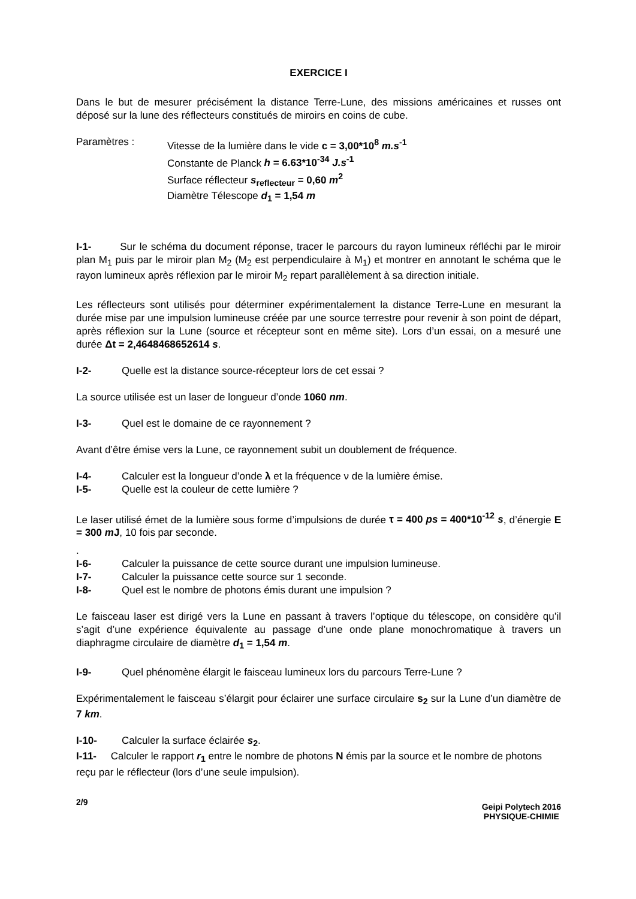EXERCICE I
Dans le but de mesurer précisément la distance Terre-Lune, des missions américaines et russes ont déposé sur la lune des réflecteurs constitués de miroirs en coins de cube.
Paramètres : Vitesse de la lumière dans le vide c = 3,00*10<sup>8</sup> m.s<sup>-1</sup>
Constante de Planck h = 6.63*10<sup>-34</sup> J.s<sup>-1</sup>
Surface réflecteur s<sub>reflecteur</sub> = 0,60 m<sup>2</sup>
Diamètre Télescope d<sub>1</sub> = 1,54 m
I-1- Sur le schéma du document réponse, tracer le parcours du rayon lumineux réfléchi par le miroir plan M<sub>1</sub> puis par le miroir plan M<sub>2</sub> (M<sub>2</sub> est perpendiculaire à M<sub>1</sub>) et montrer en annotant le schéma que le rayon lumineux après réflexion par le miroir M<sub>2</sub> repart parallèlement à sa direction initiale.
Les réflecteurs sont utilisés pour déterminer expérimentalement la distance Terre-Lune en mesurant la durée mise par une impulsion lumineuse créée par une source terrestre pour revenir à son point de départ, après réflexion sur la Lune (source et récepteur sont en même site). Lors d’un essai, on a mesuré une durée Δt = 2,4648468652614 s.
I-2- Quelle est la distance source-récepteur lors de cet essai ?
La source utilisée est un laser de longueur d’onde 1060 nm.
I-3- Quel est le domaine de ce rayonnement ?
Avant d’être émise vers la Lune, ce rayonnement subit un doublement de fréquence.
I-4- Calculer est la longueur d’onde λ et la fréquence ν de la lumière émise.
I-5- Quelle est la couleur de cette lumière ?
Le laser utilisé émet de la lumière sous forme d’impulsions de durée τ = 400 ps = 400*10<sup>-12</sup> s, d’énergie E = 300 m J, 10 fois par seconde.
.
I-6- Calculer la puissance de cette source durant une impulsion lumineuse.
I-7- Calculer la puissance cette source sur 1 seconde.
I-8- Quel est le nombre de photons émis durant une impulsion ?
Le faisceau laser est dirigé vers la Lune en passant à travers l’optique du télescope, on considère qu’il s’agit d’une expérience équivalente au passage d’une onde plane monochromatique à travers un diaphragme circulaire de diamètre d<sub>1</sub> = 1,54 m.
I-9- Quel phénomène élargit le faisceau lumineux lors du parcours Terre-Lune ?
Expérimentalement le faisceau s’élargit pour éclairer une surface circulaire s<sub>2</sub> sur la Lune d’un diamètre de 7 km.
I-10- Calculer la surface éclairée s<sub>2</sub>.
I-11- Calculer le rapport r<sub>1</sub> entre le nombre de photons N émis par la source et le nombre de photons reçu par le réflecteur (lors d’une seule impulsion).
2/9
Geipi Polytech 2016
PHYSIQUE-CHIMIE